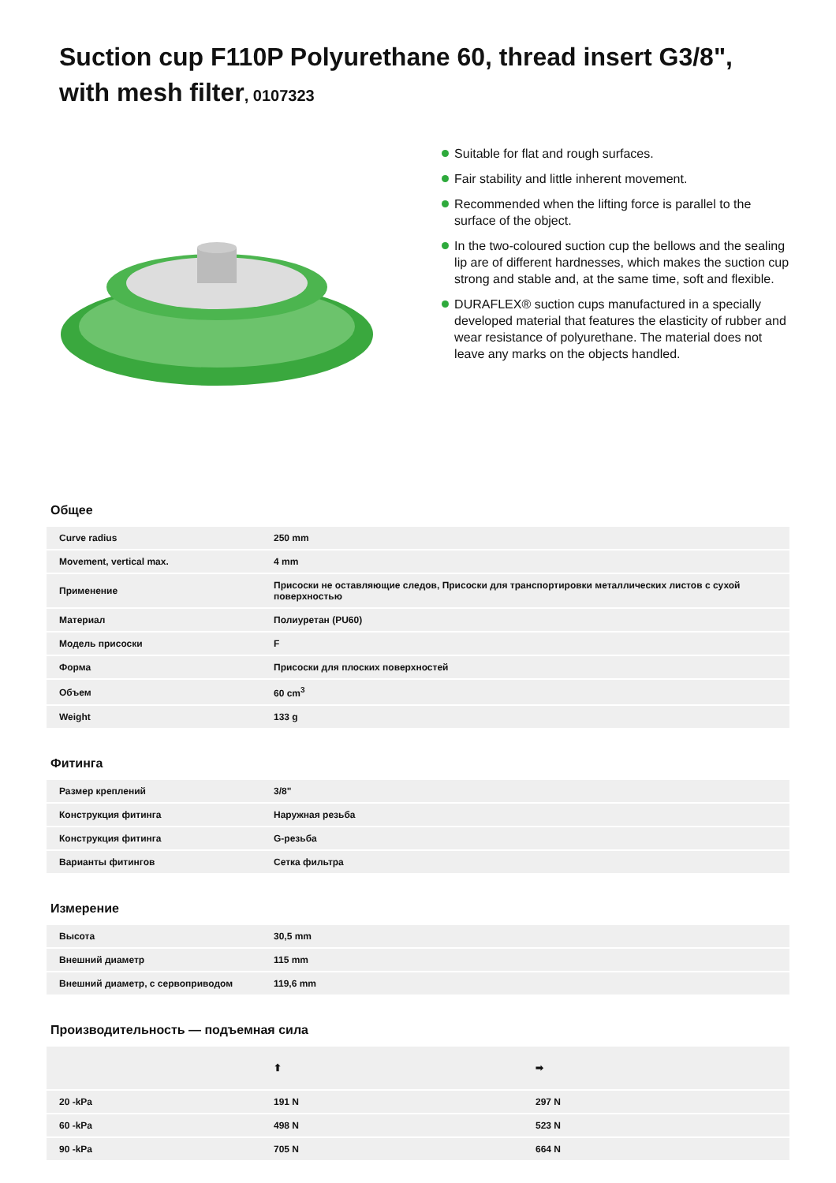Suction cup F110P Polyurethane 60, thread insert G3/8", with mesh filter, 0107323
Suitable for flat and rough surfaces.
Fair stability and little inherent movement.
Recommended when the lifting force is parallel to the surface of the object.
In the two-coloured suction cup the bellows and the sealing lip are of different hardnesses, which makes the suction cup strong and stable and, at the same time, soft and flexible.
DURAFLEX® suction cups manufactured in a specially developed material that features the elasticity of rubber and wear resistance of polyurethane. The material does not leave any marks on the objects handled.
Общее
| Curve radius | 250 mm |
| Movement, vertical max. | 4 mm |
| Применение | Присоски не оставляющие следов, Присоски для транспортировки металлических листов с сухой поверхностью |
| Материал | Полиуретан (PU60) |
| Модель присоски | F |
| Форма | Присоски для плоских поверхностей |
| Объем | 60 cm<sup>3</sup> |
| Weight | 133 g |
Фитинга
| Размер креплений | 3/8" |
| Конструкция фитинга | Наружная резьба |
| Конструкция фитинга | G-резьба |
| Варианты фитингов | Сетка фильтра |
Измерение
| Высота | 30,5 mm |
| Внешний диаметр | 115 mm |
| Внешний диаметр, с сервоприводом | 119,6 mm |
Производительность — подъемная сила
| | ⬆ | ➡ |
| 20 -kPa | 191 N | 297 N |
| 60 -kPa | 498 N | 523 N |
| 90 -kPa | 705 N | 664 N |